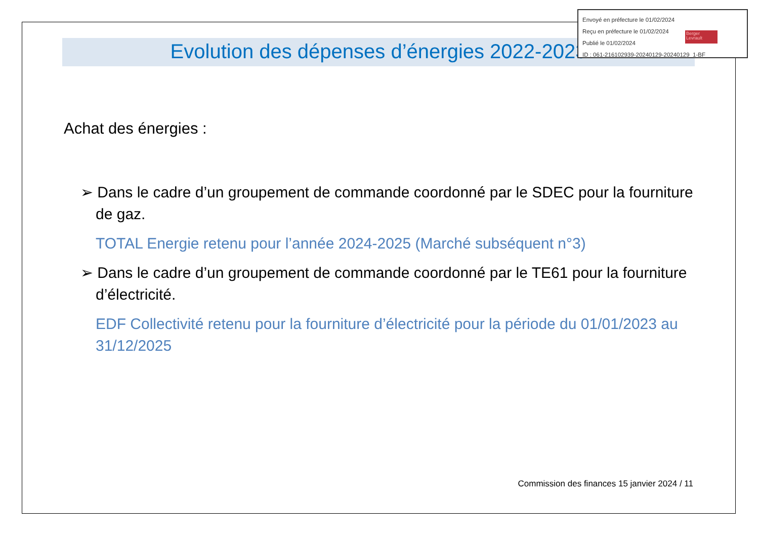Envoyé en préfecture le 01/02/2024
Reçu en préfecture le 01/02/2024
Publié le 01/02/2024
ID : 061-216102939-20240129-20240129_1-BF
Berger Levrault
Evolution des dépenses d’énergies 2022-2023
Achat des énergies :
➢ Dans le cadre d’un groupement de commande coordonné par le SDEC pour la fourniture de gaz.
TOTAL Energie retenu pour l’année 2024-2025 (Marché subséquent n°3)
➢ Dans le cadre d’un groupement de commande coordonné par le TE61 pour la fourniture d’électricité.
EDF Collectivité retenu pour la fourniture d’électricité pour la période du 01/01/2023 au 31/12/2025
Commission des finances 15 janvier 2024 / 11